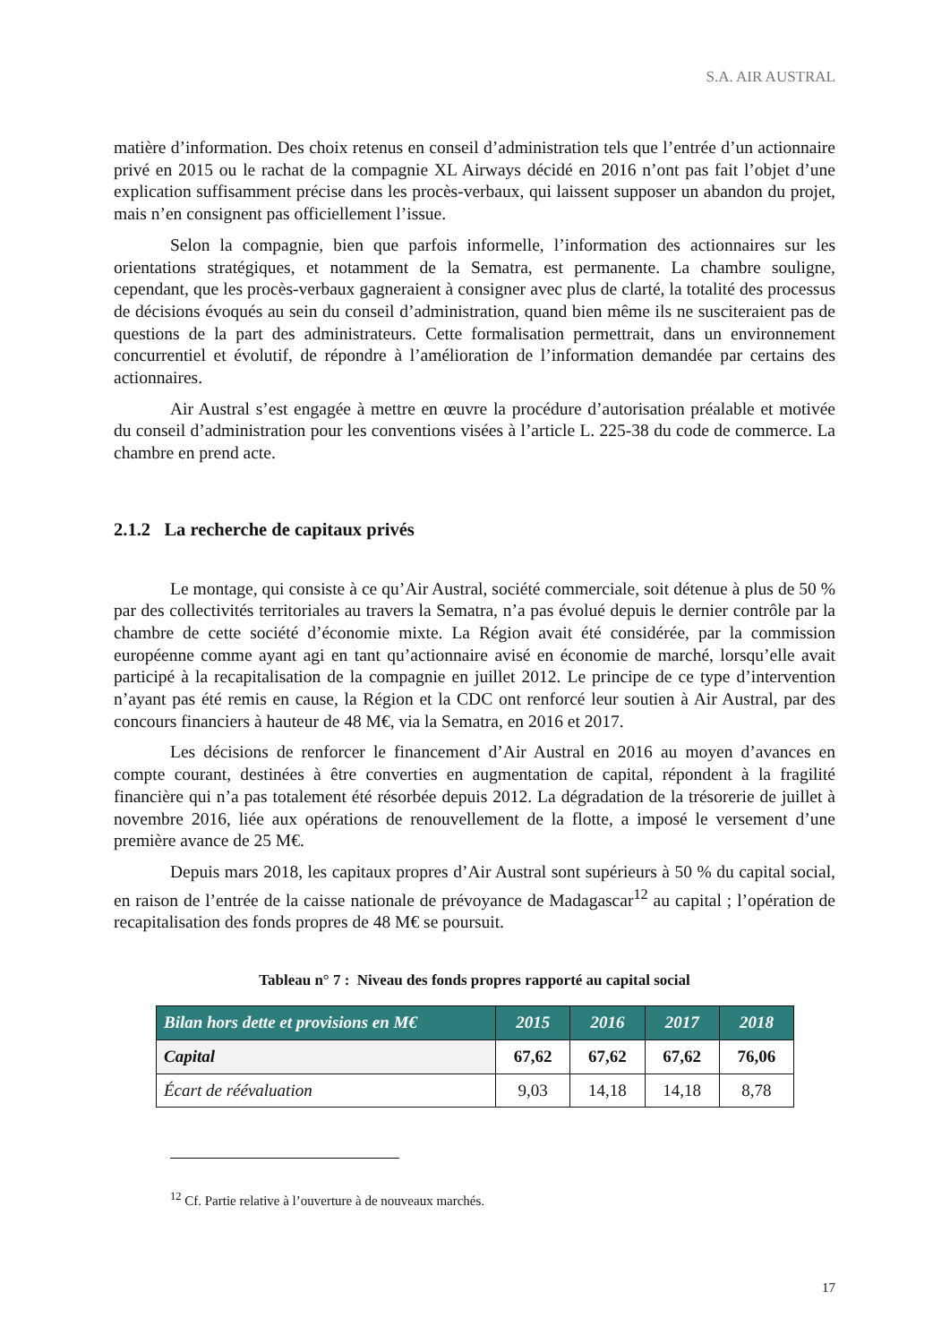S.A. AIR AUSTRAL
matière d’information. Des choix retenus en conseil d’administration tels que l’entrée d’un actionnaire privé en 2015 ou le rachat de la compagnie XL Airways décidé en 2016 n’ont pas fait l’objet d’une explication suffisamment précise dans les procès-verbaux, qui laissent supposer un abandon du projet, mais n’en consignent pas officiellement l’issue.
Selon la compagnie, bien que parfois informelle, l’information des actionnaires sur les orientations stratégiques, et notamment de la Sematra, est permanente. La chambre souligne, cependant, que les procès-verbaux gagneraient à consigner avec plus de clarté, la totalité des processus de décisions évoqués au sein du conseil d’administration, quand bien même ils ne susciteraient pas de questions de la part des administrateurs. Cette formalisation permettrait, dans un environnement concurrentiel et évolutif, de répondre à l’amélioration de l’information demandée par certains des actionnaires.
Air Austral s’est engagée à mettre en œuvre la procédure d’autorisation préalable et motivée du conseil d’administration pour les conventions visées à l’article L. 225-38 du code de commerce. La chambre en prend acte.
2.1.2 La recherche de capitaux privés
Le montage, qui consiste à ce qu’Air Austral, société commerciale, soit détenue à plus de 50 % par des collectivités territoriales au travers la Sematra, n’a pas évolué depuis le dernier contrôle par la chambre de cette société d’économie mixte. La Région avait été considérée, par la commission européenne comme ayant agi en tant qu’actionnaire avisé en économie de marché, lorsqu’elle avait participé à la recapitalisation de la compagnie en juillet 2012. Le principe de ce type d’intervention n’ayant pas été remis en cause, la Région et la CDC ont renforcé leur soutien à Air Austral, par des concours financiers à hauteur de 48 M€, via la Sematra, en 2016 et 2017.
Les décisions de renforcer le financement d’Air Austral en 2016 au moyen d’avances en compte courant, destinées à être converties en augmentation de capital, répondent à la fragilité financière qui n’a pas totalement été résorbée depuis 2012. La dégradation de la trésorerie de juillet à novembre 2016, liée aux opérations de renouvellement de la flotte, a imposé le versement d’une première avance de 25 M€.
Depuis mars 2018, les capitaux propres d’Air Austral sont supérieurs à 50 % du capital social, en raison de l’entrée de la caisse nationale de prévoyance de Madagascar<sup>12</sup> au capital ; l’opération de recapitalisation des fonds propres de 48 M€ se poursuit.
Tableau n° 7 : Niveau des fonds propres rapporté au capital social
| Bilan hors dette et provisions en M€ | 2015 | 2016 | 2017 | 2018 |
| --- | --- | --- | --- | --- |
| Capital | 67,62 | 67,62 | 67,62 | 76,06 |
| Écart de réévaluation | 9,03 | 14,18 | 14,18 | 8,78 |
<sup>12</sup> Cf. Partie relative à l’ouverture à de nouveaux marchés.
17